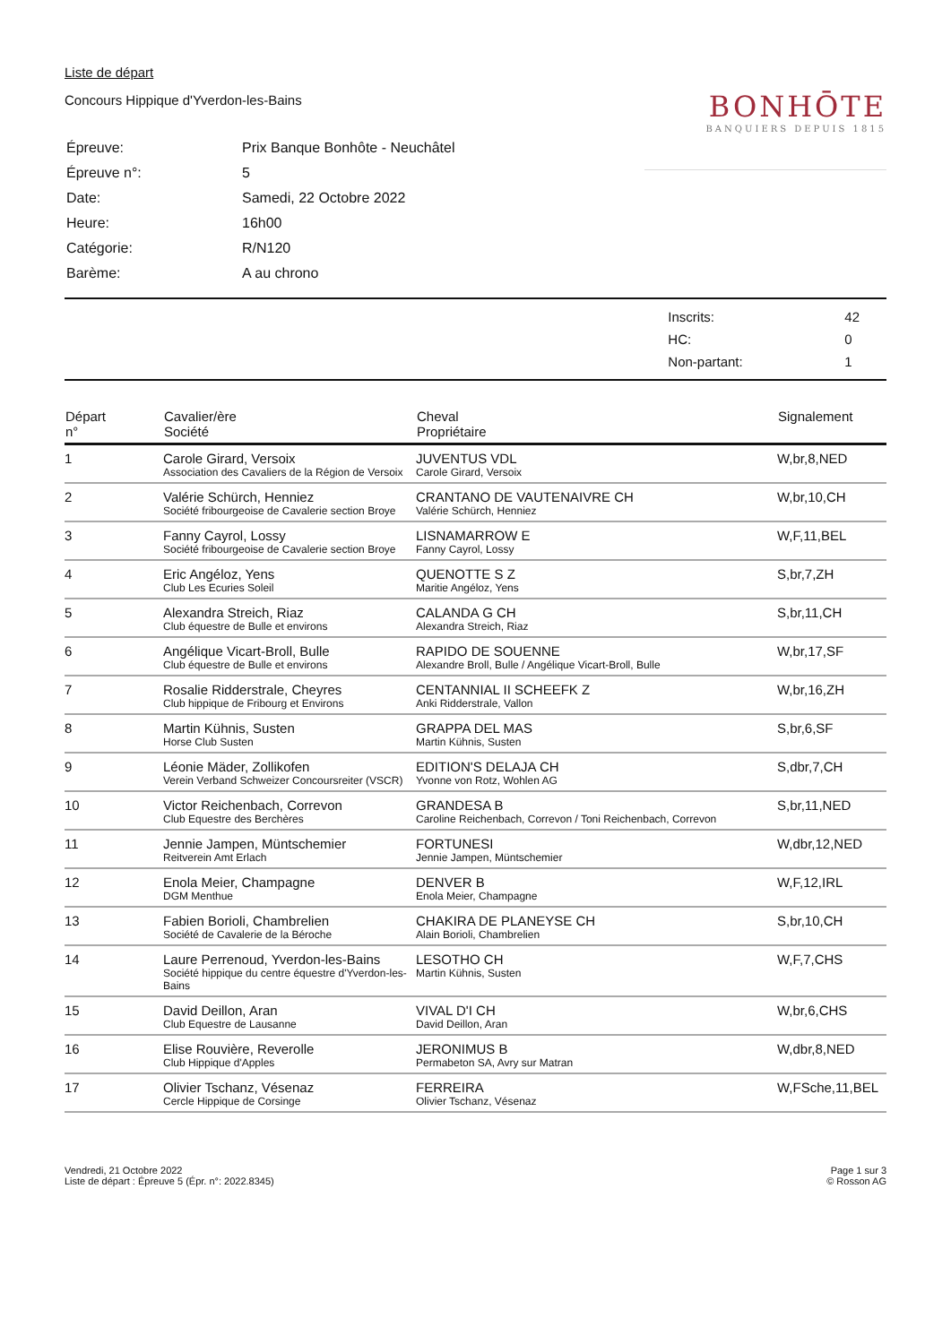Liste de départ
Concours Hippique d'Yverdon-les-Bains
BONHŌTE
BANQUIERS DEPUIS 1815
| Épreuve: | Prix Banque Bonhôte - Neuchâtel |
| Épreuve n°: | 5 |
| Date: | Samedi, 22 Octobre 2022 |
| Heure: | 16h00 |
| Catégorie: | R/N120 |
| Barème: | A au chrono |
| Inscrits: | 42 |
| HC: | 0 |
| Non-partant: | 1 |
| Départ n° | Cavalier/ère Société | Cheval Propriétaire | Signalement |
| --- | --- | --- | --- |
| 1 | Carole Girard, Versoix Association des Cavaliers de la Région de Versoix | JUVENTUS VDL Carole Girard, Versoix | W,br,8,NED |
| 2 | Valérie Schürch, Henniez Société fribourgeoise de Cavalerie section Broye | CRANTANO DE VAUTENAIVRE CH Valérie Schürch, Henniez | W,br,10,CH |
| 3 | Fanny Cayrol, Lossy Société fribourgeoise de Cavalerie section Broye | LISNAMARROW E Fanny Cayrol, Lossy | W,F,11,BEL |
| 4 | Eric Angéloz, Yens Club Les Ecuries Soleil | QUENOTTE S Z Maritie Angéloz, Yens | S,br,7,ZH |
| 5 | Alexandra Streich, Riaz Club équestre de Bulle et environs | CALANDA G CH Alexandra Streich, Riaz | S,br,11,CH |
| 6 | Angélique Vicart-Broll, Bulle Club équestre de Bulle et environs | RAPIDO DE SOUENNE Alexandre Broll, Bulle / Angélique Vicart-Broll, Bulle | W,br,17,SF |
| 7 | Rosalie Ridderstrale, Cheyres Club hippique de Fribourg et Environs | CENTANNIAL II SCHEEFK Z Anki Ridderstrale, Vallon | W,br,16,ZH |
| 8 | Martin Kühnis, Susten Horse Club Susten | GRAPPA DEL MAS Martin Kühnis, Susten | S,br,6,SF |
| 9 | Léonie Mäder, Zollikofen Verein Verband Schweizer Concoursreiter (VSCR) | EDITION'S DELAJA CH Yvonne von Rotz, Wohlen AG | S,dbr,7,CH |
| 10 | Victor Reichenbach, Correvon Club Equestre des Berchères | GRANDESA B Caroline Reichenbach, Correvon / Toni Reichenbach, Correvon | S,br,11,NED |
| 11 | Jennie Jampen, Müntschemier Reitverein Amt Erlach | FORTUNESI Jennie Jampen, Müntschemier | W,dbr,12,NED |
| 12 | Enola Meier, Champagne DGM Menthue | DENVER B Enola Meier, Champagne | W,F,12,IRL |
| 13 | Fabien Borioli, Chambrelien Société de Cavalerie de la Béroche | CHAKIRA DE PLANEYSE CH Alain Borioli, Chambrelien | S,br,10,CH |
| 14 | Laure Perrenoud, Yverdon-les-Bains Société hippique du centre équestre d'Yverdon-les-Bains | LESOTHO CH Martin Kühnis, Susten | W,F,7,CHS |
| 15 | David Deillon, Aran Club Equestre de Lausanne | VIVAL D'I CH David Deillon, Aran | W,br,6,CHS |
| 16 | Elise Rouvière, Reverolle Club Hippique d'Apples | JERONIMUS B Permabeton SA, Avry sur Matran | W,dbr,8,NED |
| 17 | Olivier Tschanz, Vésenaz Cercle Hippique de Corsinge | FERREIRA Olivier Tschanz, Vésenaz | W,FSche,11,BEL |
Vendredi, 21 Octobre 2022
Liste de départ : Épreuve 5 (Épr. n°: 2022.8345)
Page 1 sur 3
© Rosson AG